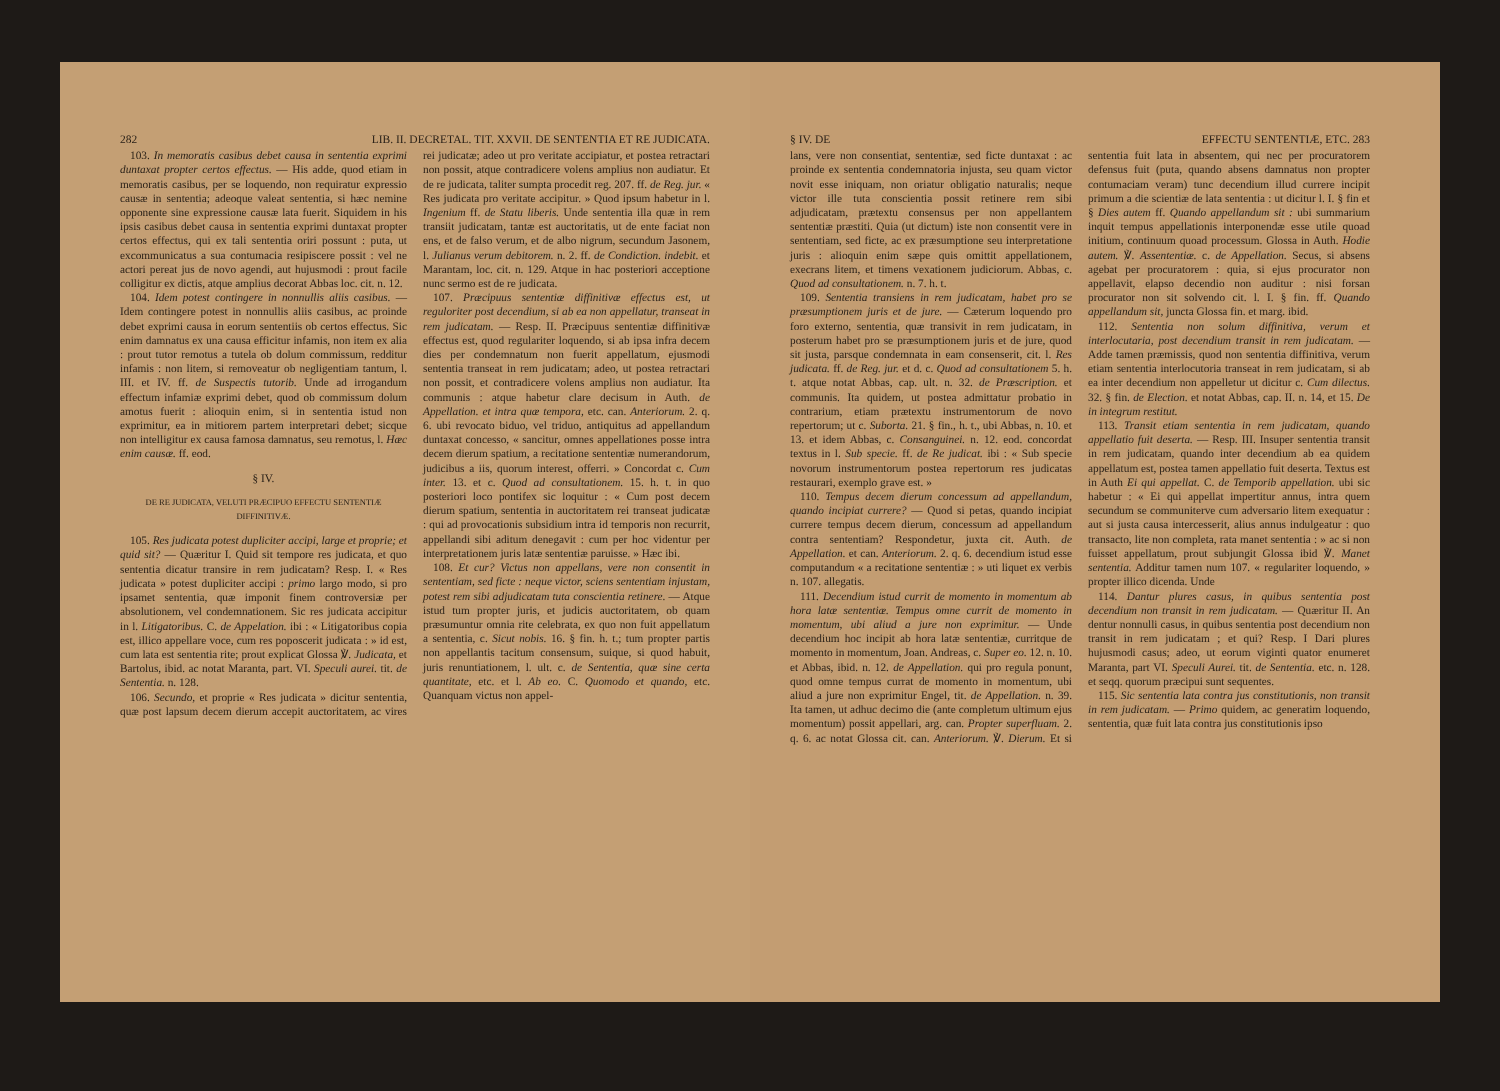282 LIB. II. DECRETAL. TIT. XXVII. DE SENTENTIA ET RE JUDICATA.
103. In memoratis casibus debet causa in sententia exprimi duntaxat propter certos effectus. — His adde, quod etiam in memoratis casibus, per se loquendo, non requiratur expressio causæ in sententia; adeoque valeat sententia, si hæc nemine opponente sine expressione causæ lata fuerit. Siquidem in his ipsis casibus debet causa in sententia exprimi duntaxat propter certos effectus, qui ex tali sententia oriri possunt : puta, ut excommunicatus a sua contumacia resipiscere possit : vel ne actori pereat jus de novo agendi, aut hujusmodi : prout facile colligitur ex dictis, atque amplius decorat Abbas loc. cit. n. 12.
104. Idem potest contingere in nonnullis aliis casibus. — Idem contingere potest in nonnullis aliis casibus, ac proinde debet exprimi causa in eorum sententiis ob certos effectus. Sic enim damnatus ex una causa efficitur infamis, non item ex alia : prout tutor remotus a tutela ob dolum commissum, redditur infamis : non litem, si removeatur ob negligentiam tantum, l. III. et IV. ff. de Suspectis tutorib. Unde ad irrogandum effectum infamiæ exprimi debet, quod ob commissum dolum amotus fuerit : alioquin enim, si in sententia istud non exprimitur, ea in mitiorem partem interpretari debet; sicque non intelligitur ex causa famosa damnatus, seu remotus, l. Hæc enim causæ. ff. eod.
§ IV.
DE RE JUDICATA, VELUTI PRÆCIPUO EFFECTU SENTENTIÆ DIFFINITIVÆ.
105. Res judicata potest dupliciter accipi, large et proprie; et quid sit? — Quæritur I. Quid sit tempore res judicata, et quo sententia dicatur transire in rem judicatam? Resp. I. « Res judicata » potest dupliciter accipi : primo largo modo, si pro ipsamet sententia, quæ imponit finem controversiæ per absolutionem, vel condemnationem. Sic res judicata accipitur in l. Litigatoribus. C. de Appelation. ibi : « Litigatoribus copia est, illico appellare voce, cum res poposcerit judicata : » id est, cum lata est sententia rite; prout explicat Glossa ℣. Judicata, et Bartolus, ibid. ac notat Maranta, part. VI. Speculi aurei. tit. de Sententia. n. 128.
106. Secundo, et proprie « Res judicata » dicitur sententia, quæ post lapsum decem dierum accepit auctoritatem, ac vires rei judicatæ; adeo ut pro veritate accipiatur, et postea retractari non possit, atque contradicere volens amplius non audiatur. Et de re judicata, taliter sumpta procedit reg. 207. ff. de Reg. jur. « Res judicata pro veritate accipitur. » Quod ipsum habetur in l. Ingenium ff. de Statu liberis. Unde sententia illa quæ in rem transiit judicatam, tantæ est auctoritatis, ut de ente faciat non ens, et de falso verum, et de albo nigrum, secundum Jasonem, l. Julianus verum debitorem. n. 2. ff. de Condiction. indebit. et Marantam, loc. cit. n. 129. Atque in hac posteriori acceptione nunc sermo est de re judicata.
107. Præcipuus sententiæ diffinitivæ effectus est, ut reguloriter post decendium, si ab ea non appellatur, transeat in rem judicatam. — Resp. II. Præcipuus sententiæ diffinitivæ effectus est, quod regulariter loquendo, si ab ipsa infra decem dies per condemnatum non fuerit appellatum, ejusmodi sententia transeat in rem judicatam; adeo, ut postea retractari non possit, et contradicere volens amplius non audiatur. Ita communis : atque habetur clare decisum in Auth. de Appellation. et intra quæ tempora, etc. can. Anteriorum. 2. q. 6. ubi revocato biduo, vel triduo, antiquitus ad appellandum duntaxat concesso, « sancitur, omnes appellationes posse intra decem dierum spatium, a recitatione sententiæ numerandorum, judicibus a iis, quorum interest, offerri. » Concordat c. Cum inter. 13. et c. Quod ad consultationem. 15. h. t. in quo posteriori loco pontifex sic loquitur : « Cum post decem dierum spatium, sententia in auctoritatem rei transeat judicatæ : qui ad provocationis subsidium intra id temporis non recurrit, appellandi sibi aditum denegavit : cum per hoc videntur per interpretationem juris latæ sententiæ paruisse. » Hæc ibi.
108. Et cur? Victus non appellans, vere non consentit in sententiam, sed ficte : neque victor, sciens sententiam injustam, potest rem sibi adjudicatam tuta conscientia retinere. — Atque istud tum propter juris, et judicis auctoritatem, ob quam præsumuntur omnia rite celebrata, ex quo non fuit appellatum a sententia, c. Sicut nobis. 16. § fin. h. t.; tum propter partis non appellantis tacitum consensum, suique, si quod habuit, juris renuntiationem, l. ult. c. de Sententia, quæ sine certa quantitate, etc. et l. Ab eo. C. Quomodo et quando, etc. Quanquam victus non appel-
§ IV. DE EFFECTU SENTENTIÆ, ETC. 283
lans, vere non consentiat, sententiæ, sed ficte duntaxat : ac proinde ex sententia condemnatoria injusta, seu quam victor novit esse iniquam, non oriatur obligatio naturalis; neque victor ille tuta conscientia possit retinere rem sibi adjudicatam, prætextu consensus per non appellantem sententiæ præstiti. Quia (ut dictum) iste non consentit vere in sententiam, sed ficte, ac ex præsumptione seu interpretatione juris : alioquin enim sæpe quis omittit appellationem, execrans litem, et timens vexationem judiciorum. Abbas, c. Quod ad consultationem. n. 7. h. t.
109. Sententia transiens in rem judicatam, habet pro se præsumptionem juris et de jure. — Cæterum loquendo pro foro externo, sententia, quæ transivit in rem judicatam, in posterum habet pro se præsumptionem juris et de jure, quod sit justa, parsque condemnata in eam consenserit, cit. l. Res judicata. ff. de Reg. jur. et d. c. Quod ad consultationem 5. h. t. atque notat Abbas, cap. ult. n. 32. de Præscription. et communis. Ita quidem, ut postea admittatur probatio in contrarium, etiam prætextu instrumentorum de novo repertorum; ut c. Suborta. 21. § fin., h. t., ubi Abbas, n. 10. et 13. et idem Abbas, c. Consanguinei. n. 12. eod. concordat textus in l. Sub specie. ff. de Re judicat. ibi : « Sub specie novorum instrumentorum postea repertorum res judicatas restaurari, exemplo grave est. »
110. Tempus decem dierum concessum ad appellandum, quando incipiat currere? — Quod si petas, quando incipiat currere tempus decem dierum, concessum ad appellandum contra sententiam? Respondetur, juxta cit. Auth. de Appellation. et can. Anteriorum. 2. q. 6. decendium istud esse computandum « a recitatione sententiæ : » uti liquet ex verbis n. 107. allegatis.
111. Decendium istud currit de momento in momentum ab hora latæ sententiæ. Tempus omne currit de momento in momentum, ubi aliud a jure non exprimitur. — Unde decendium hoc incipit ab hora latæ sententiæ, curritque de momento in momentum, Joan. Andreas, c. Super eo. 12. n. 10. et Abbas, ibid. n. 12. de Appellation. qui pro regula ponunt, quod omne tempus currat de momento in momentum, ubi aliud a jure non exprimitur Engel, tit. de Appellation. n. 39. Ita tamen, ut adhuc decimo die (ante completum ultimum ejus momentum) possit appellari, arg. can. Propter superfluam. 2. q. 6. ac notat Glossa cit. can. Anteriorum. ℣. Dierum. Et si sententia fuit lata in absentem, qui nec per procuratorem defensus fuit (puta, quando absens damnatus non propter contumaciam veram) tunc decendium illud currere incipit primum a die scientiæ de lata sententia : ut dicitur l. I. § fin et § Dies autem ff. Quando appellandum sit : ubi summarium inquit tempus appellationis interponendæ esse utile quoad initium, continuum quoad processum. Glossa in Auth. Hodie autem. ℣. Assententiæ. c. de Appellation. Secus, si absens agebat per procuratorem : quia, si ejus procurator non appellavit, elapso decendio non auditur : nisi forsan procurator non sit solvendo cit. l. I. § fin. ff. Quando appellandum sit, juncta Glossa fin. et marg. ibid.
112. Sententia non solum diffinitiva, verum et interlocutaria, post decendium transit in rem judicatam. — Adde tamen præmissis, quod non sententia diffinitiva, verum etiam sententia interlocutoria transeat in rem judicatam, si ab ea inter decendium non appelletur ut dicitur c. Cum dilectus. 32. § fin. de Election. et notat Abbas, cap. II. n. 14, et 15. De in integrum restitut.
113. Transit etiam sententia in rem judicatam, quando appellatio fuit deserta. — Resp. III. Insuper sententia transit in rem judicatam, quando inter decendium ab ea quidem appellatum est, postea tamen appellatio fuit deserta. Textus est in Auth Ei qui appellat. C. de Temporib appellation. ubi sic habetur : « Ei qui appellat impertitur annus, intra quem secundum se communiterve cum adversario litem exequatur : aut si justa causa intercesserit, alius annus indulgeatur : quo transacto, lite non completa, rata manet sententia : » ac si non fuisset appellatum, prout subjungit Glossa ibid ℣. Manet sententia. Additur tamen num 107. « regulariter loquendo, » propter illico dicenda. Unde
114. Dantur plures casus, in quibus sententia post decendium non transit in rem judicatam. — Quæritur II. An dentur nonnulli casus, in quibus sententia post decendium non transit in rem judicatam ; et qui? Resp. I Dari plures hujusmodi casus; adeo, ut eorum viginti quator enumeret Maranta, part VI. Speculi Aurei. tit. de Sententia. etc. n. 128. et seqq. quorum præcipui sunt sequentes.
115. Sic sententia lata contra jus constitutionis, non transit in rem judicatam. — Primo quidem, ac generatim loquendo, sententia, quæ fuit lata contra jus constitutionis ipso